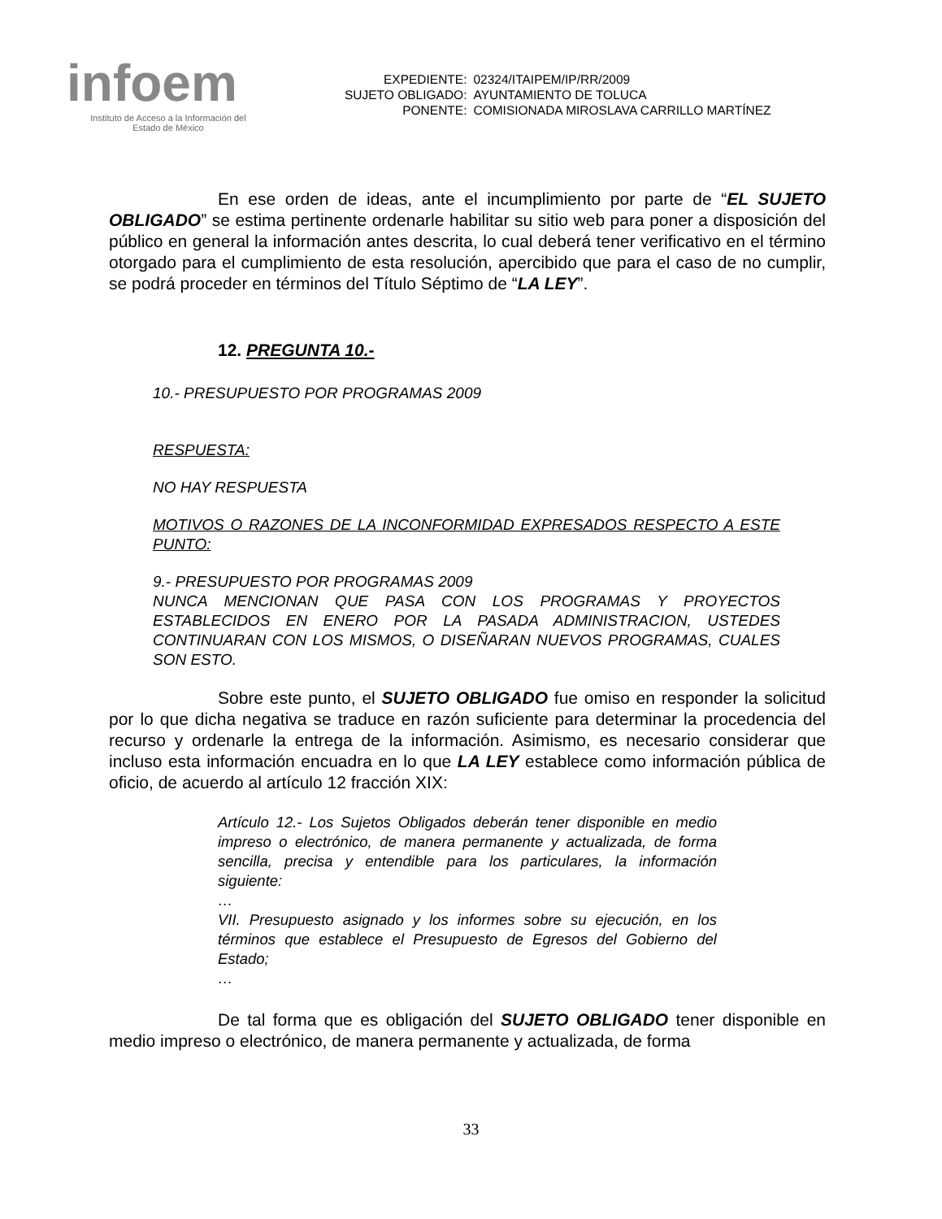infoem
Instituto de Acceso a la Información del
Estado de México
| EXPEDIENTE: | 02324/ITAIPEM/IP/RR/2009 |
| SUJETO OBLIGADO: | AYUNTAMIENTO DE TOLUCA |
| PONENTE: | COMISIONADA MIROSLAVA CARRILLO MARTÍNEZ |
En ese orden de ideas, ante el incumplimiento por parte de “EL SUJETO OBLIGADO” se estima pertinente ordenarle habilitar su sitio web para poner a disposición del público en general la información antes descrita, lo cual deberá tener verificativo en el término otorgado para el cumplimiento de esta resolución, apercibido que para el caso de no cumplir, se podrá proceder en términos del Título Séptimo de “LA LEY”.
12. PREGUNTA 10.-
10.- PRESUPUESTO POR PROGRAMAS 2009
RESPUESTA:
NO HAY RESPUESTA
MOTIVOS O RAZONES DE LA INCONFORMIDAD EXPRESADOS RESPECTO A ESTE PUNTO:
9.- PRESUPUESTO POR PROGRAMAS 2009
NUNCA MENCIONAN QUE PASA CON LOS PROGRAMAS Y PROYECTOS ESTABLECIDOS EN ENERO POR LA PASADA ADMINISTRACION, USTEDES CONTINUARAN CON LOS MISMOS, O DISEÑARAN NUEVOS PROGRAMAS, CUALES SON ESTO.
Sobre este punto, el SUJETO OBLIGADO fue omiso en responder la solicitud por lo que dicha negativa se traduce en razón suficiente para determinar la procedencia del recurso y ordenarle la entrega de la información. Asimismo, es necesario considerar que incluso esta información encuadra en lo que LA LEY establece como información pública de oficio, de acuerdo al artículo 12 fracción XIX:
Artículo 12.- Los Sujetos Obligados deberán tener disponible en medio impreso o electrónico, de manera permanente y actualizada, de forma sencilla, precisa y entendible para los particulares, la información siguiente:
…
VII. Presupuesto asignado y los informes sobre su ejecución, en los términos que establece el Presupuesto de Egresos del Gobierno del Estado;
…
De tal forma que es obligación del SUJETO OBLIGADO tener disponible en medio impreso o electrónico, de manera permanente y actualizada, de forma
33